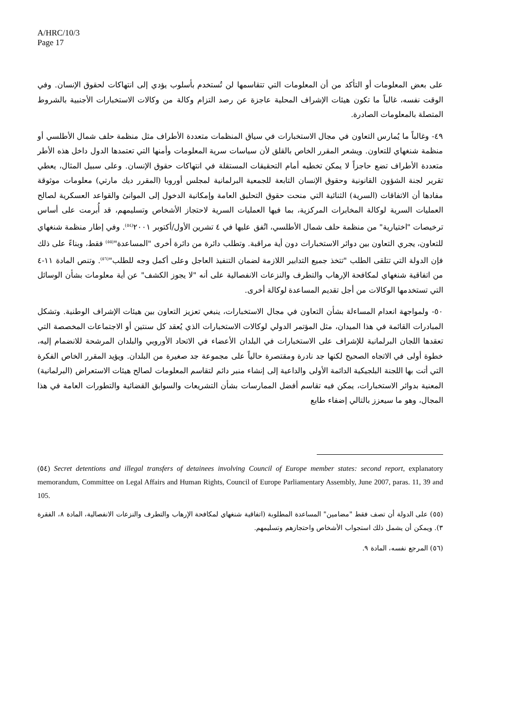A/HRC/10/3
Page 17
على بعض المعلومات أو التأكد من أن المعلومات التي تتقاسمها لن تُستخدم بأسلوب يؤدي إلى انتهاكات لحقوق الإنسان. وفي الوقت نفسه، غالباً ما تكون هيئات الإشراف المحلية عاجزة عن رصد التزام وكالة من وكالات الاستخبارات الأجنبية بالشروط المتصلة بالمعلومات الصادرة.
٤٩- وغالباً ما يُمارس التعاون في مجال الاستخبارات في سياق المنظمات متعددة الأطراف مثل منظمة حلف شمال الأطلسي أو منظمة شنغهاي للتعاون. ويشعر المقرر الخاص بالقلق لأن سياسات سرية المعلومات وأمنها التي تعتمدها الدول داخل هذه الأطر متعددة الأطراف تضع حاجزاً لا يمكن تخطيه أمام التحقيقات المستقلة في انتهاكات حقوق الإنسان. وعلى سبيل المثال، يعطي تقرير لجنة الشؤون القانونية وحقوق الإنسان التابعة للجمعية البرلمانية لمجلس أوروبا (المقرر ديك مارتي) معلومات موثوقة مفادها أن الاتفاقات (السرية) الثنائية التي منحت حقوق التحليق العامة وإمكانية الدخول إلى الموانئ والقواعد العسكرية لصالح العمليات السرية لوكالة المخابرات المركزية، بما فيها العمليات السرية لاحتجاز الأشخاص وتسليمهم، قد أُبرمت على أساس ترخيصات "اختيارية" من منظمة حلف شمال الأطلسي، اتُفق عليها في ٤ تشرين الأول/أكتوبر ٢٠٠١<sup>(٥٤)</sup>. وفي إطار منظمة شنغهاي للتعاون، يجري التعاون بين دوائر الاستخبارات دون أية مراقبة. وتطلب دائرة من دائرة أخرى "المساعدة"<sup>(٥٥)</sup> فقط، وبناءً على ذلك فإن الدولة التي تتلقى الطلب "تتخذ جميع التدابير اللازمة لضمان التنفيذ العاجل وعلى أكمل وجه للطلب"<sup>(٥٦)</sup>. وتنص المادة ١١-٤ من اتفاقية شنغهاي لمكافحة الإرهاب والتطرف والنزعات الانفصالية على أنه "لا يجوز الكشف" عن أية معلومات بشأن الوسائل التي تستخدمها الوكالات من أجل تقديم المساعدة لوكالة أخرى.
٥٠- ولمواجهة انعدام المساءلة بشأن التعاون في مجال الاستخبارات، ينبغي تعزيز التعاون بين هيئات الإشراف الوطنية. وتشكل المبادرات القائمة في هذا الميدان، مثل المؤتمر الدولي لوكالات الاستخبارات الذي يُعقد كل سنتين أو الاجتماعات المخصصة التي تعقدها اللجان البرلمانية للإشراف على الاستخبارات في البلدان الأعضاء في الاتحاد الأوروبي والبلدان المرشحة للانضمام إليه، خطوة أولى في الاتجاه الصحيح لكنها جد نادرة ومقتصرة حالياً على مجموعة جد صغيرة من البلدان. ويؤيد المقرر الخاص الفكرة التي أتت بها اللجنة البلجيكية الدائمة الأولى والداعية إلى إنشاء منبر دائم لتقاسم المعلومات لصالح هيئات الاستعراض (البرلمانية) المعنية بدوائر الاستخبارات، يمكن فيه تقاسم أفضل الممارسات بشأن التشريعات والسوابق القضائية والتطورات العامة في هذا المجال، وهو ما سيعزز بالتالي إضفاء طابع
(٥٤) Secret detentions and illegal transfers of detainees involving Council of Europe member states: second report, explanatory memorandum, Committee on Legal Affairs and Human Rights, Council of Europe Parliamentary Assembly, June 2007, paras. 11, 39 and 105.
(٥٥) على الدولة أن تصف فقط "مضامين" المساعدة المطلوبة (اتفاقية شنغهاي لمكافحة الإرهاب والتطرف والنزعات الانفصالية، المادة ٨، الفقرة ٣). ويمكن أن يشمل ذلك استجواب الأشخاص واحتجازهم وتسليمهم.
(٥٦) المرجع نفسه، المادة ٩.